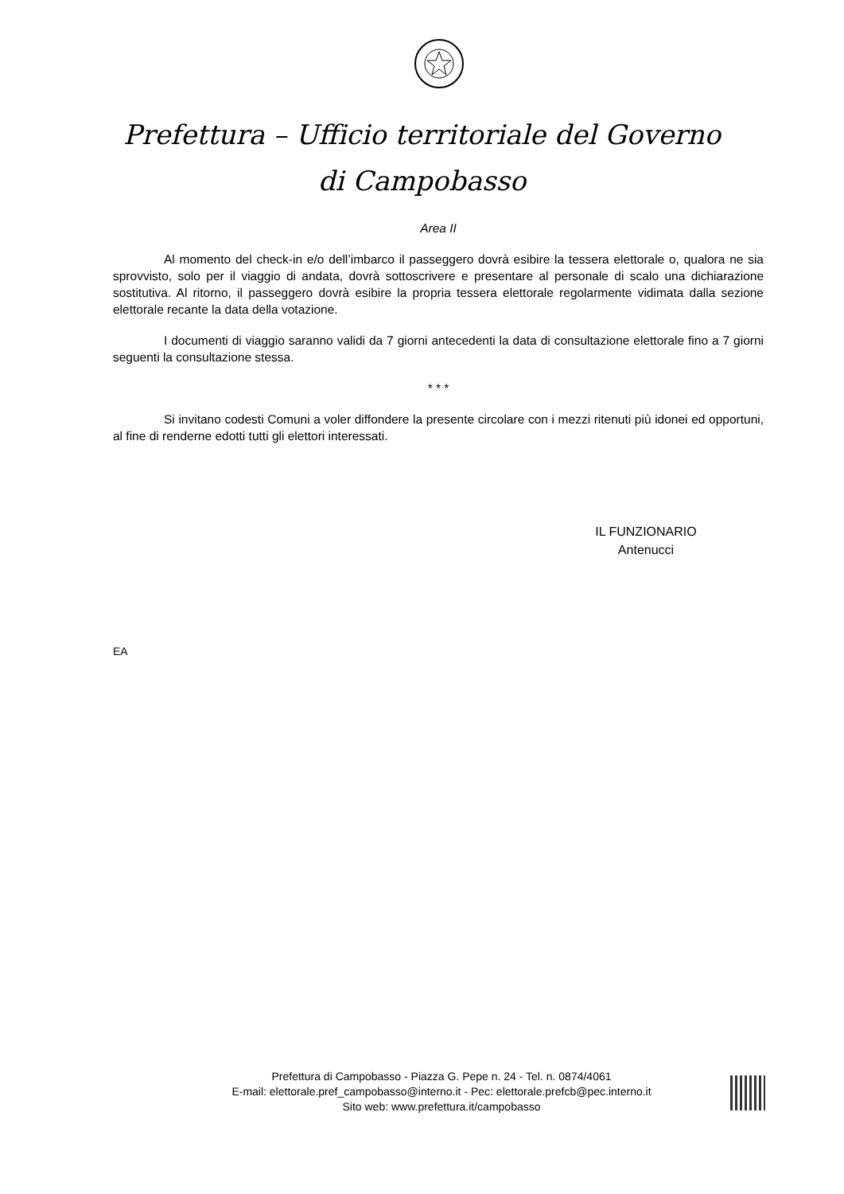Prefettura – Ufficio territoriale del Governo
di Campobasso
Area II
Al momento del check-in e/o dell’imbarco il passeggero dovrà esibire la tessera elettorale o, qualora ne sia sprovvisto, solo per il viaggio di andata, dovrà sottoscrivere e presentare al personale di scalo una dichiarazione sostitutiva. Al ritorno, il passeggero dovrà esibire la propria tessera elettorale regolarmente vidimata dalla sezione elettorale recante la data della votazione.
I documenti di viaggio saranno validi da 7 giorni antecedenti la data di consultazione elettorale fino a 7 giorni seguenti la consultazione stessa.
* * *
Si invitano codesti Comuni a voler diffondere la presente circolare con i mezzi ritenuti più idonei ed opportuni, al fine di renderne edotti tutti gli elettori interessati.
IL FUNZIONARIO
Antenucci
EA
Prefettura di Campobasso - Piazza G. Pepe n. 24 - Tel. n. 0874/4061
E-mail: elettorale.pref_campobasso@interno.it - Pec: elettorale.prefcb@pec.interno.it
Sito web: www.prefettura.it/campobasso